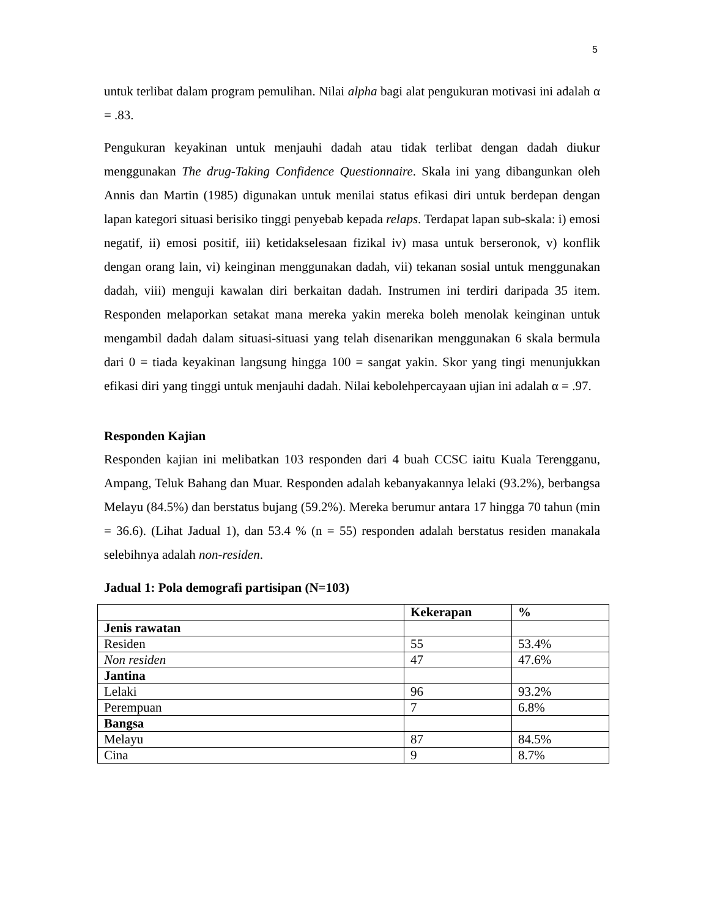5
untuk terlibat dalam program pemulihan. Nilai alpha bagi alat pengukuran motivasi ini adalah α = .83.
Pengukuran keyakinan untuk menjauhi dadah atau tidak terlibat dengan dadah diukur menggunakan The drug-Taking Confidence Questionnaire. Skala ini yang dibangunkan oleh Annis dan Martin (1985) digunakan untuk menilai status efikasi diri untuk berdepan dengan lapan kategori situasi berisiko tinggi penyebab kepada relaps. Terdapat lapan sub-skala: i) emosi negatif, ii) emosi positif, iii) ketidakselesaan fizikal iv) masa untuk berseronok, v) konflik dengan orang lain, vi) keinginan menggunakan dadah, vii) tekanan sosial untuk menggunakan dadah, viii) menguji kawalan diri berkaitan dadah. Instrumen ini terdiri daripada 35 item. Responden melaporkan setakat mana mereka yakin mereka boleh menolak keinginan untuk mengambil dadah dalam situasi-situasi yang telah disenarikan menggunakan 6 skala bermula dari 0 = tiada keyakinan langsung hingga 100 = sangat yakin. Skor yang tingi menunjukkan efikasi diri yang tinggi untuk menjauhi dadah. Nilai kebolehpercayaan ujian ini adalah α = .97.
Responden Kajian
Responden kajian ini melibatkan 103 responden dari 4 buah CCSC iaitu Kuala Terengganu, Ampang, Teluk Bahang dan Muar. Responden adalah kebanyakannya lelaki (93.2%), berbangsa Melayu (84.5%) dan berstatus bujang (59.2%). Mereka berumur antara 17 hingga 70 tahun (min = 36.6). (Lihat Jadual 1), dan 53.4 % (n = 55) responden adalah berstatus residen manakala selebihnya adalah non-residen.
Jadual 1: Pola demografi partisipan (N=103)
| | Kekerapan | % |
| --- | --- | --- |
| Jenis rawatan | | |
| Residen | 55 | 53.4% |
| Non residen | 47 | 47.6% |
| Jantina | | |
| Lelaki | 96 | 93.2% |
| Perempuan | 7 | 6.8% |
| Bangsa | | |
| Melayu | 87 | 84.5% |
| Cina | 9 | 8.7% |